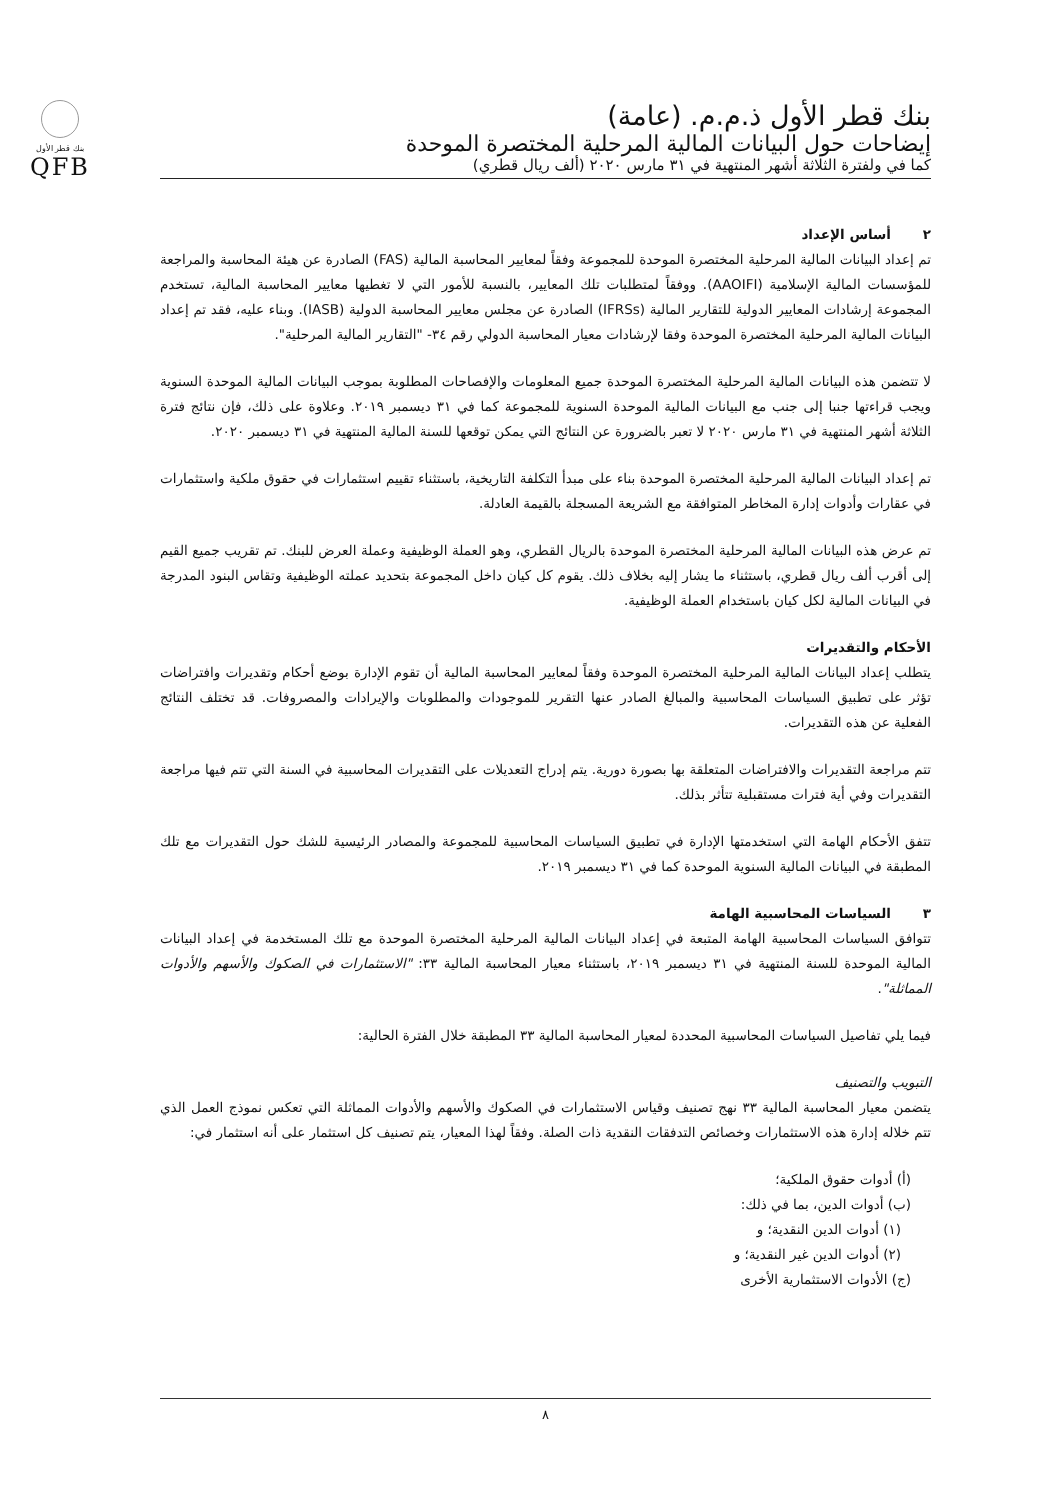بنك قطر الأول
QFB
بنك قطر الأول ذ.م.م. (عامة)
إيضاحات حول البيانات المالية المرحلية المختصرة الموحدة
كما في ولفترة الثلاثة أشهر المنتهية في ٣١ مارس ٢٠٢٠ (ألف ريال قطري)
٢ أساس الإعداد
تم إعداد البيانات المالية المرحلية المختصرة الموحدة للمجموعة وفقاً لمعايير المحاسبة المالية (FAS) الصادرة عن هيئة المحاسبة والمراجعة للمؤسسات المالية الإسلامية (AAOIFI). ووفقاً لمتطلبات تلك المعايير، بالنسبة للأمور التي لا تغطيها معايير المحاسبة المالية، تستخدم المجموعة إرشادات المعايير الدولية للتقارير المالية (IFRSs) الصادرة عن مجلس معايير المحاسبة الدولية (IASB). وبناء عليه، فقد تم إعداد البيانات المالية المرحلية المختصرة الموحدة وفقا لإرشادات معيار المحاسبة الدولي رقم ٣٤- "التقارير المالية المرحلية".
لا تتضمن هذه البيانات المالية المرحلية المختصرة الموحدة جميع المعلومات والإفصاحات المطلوبة بموجب البيانات المالية الموحدة السنوية ويجب قراءتها جنبا إلى جنب مع البيانات المالية الموحدة السنوية للمجموعة كما في ٣١ ديسمبر ٢٠١٩. وعلاوة على ذلك، فإن نتائج فترة الثلاثة أشهر المنتهية في ٣١ مارس ٢٠٢٠ لا تعبر بالضرورة عن النتائج التي يمكن توقعها للسنة المالية المنتهية في ٣١ ديسمبر ٢٠٢٠.
تم إعداد البيانات المالية المرحلية المختصرة الموحدة بناء على مبدأ التكلفة التاريخية، باستثناء تقييم استثمارات في حقوق ملكية واستثمارات في عقارات وأدوات إدارة المخاطر المتوافقة مع الشريعة المسجلة بالقيمة العادلة.
تم عرض هذه البيانات المالية المرحلية المختصرة الموحدة بالريال القطري، وهو العملة الوظيفية وعملة العرض للبنك. تم تقريب جميع القيم إلى أقرب ألف ريال قطري، باستثناء ما يشار إليه بخلاف ذلك. يقوم كل كيان داخل المجموعة بتحديد عملته الوظيفية وتقاس البنود المدرجة في البيانات المالية لكل كيان باستخدام العملة الوظيفية.
الأحكام والتقديرات
يتطلب إعداد البيانات المالية المرحلية المختصرة الموحدة وفقاً لمعايير المحاسبة المالية أن تقوم الإدارة بوضع أحكام وتقديرات وافتراضات تؤثر على تطبيق السياسات المحاسبية والمبالغ الصادر عنها التقرير للموجودات والمطلوبات والإيرادات والمصروفات. قد تختلف النتائج الفعلية عن هذه التقديرات.
تتم مراجعة التقديرات والافتراضات المتعلقة بها بصورة دورية. يتم إدراج التعديلات على التقديرات المحاسبية في السنة التي تتم فيها مراجعة التقديرات وفي أية فترات مستقبلية تتأثر بذلك.
تتفق الأحكام الهامة التي استخدمتها الإدارة في تطبيق السياسات المحاسبية للمجموعة والمصادر الرئيسية للشك حول التقديرات مع تلك المطبقة في البيانات المالية السنوية الموحدة كما في ٣١ ديسمبر ٢٠١٩.
٣ السياسات المحاسبية الهامة
تتوافق السياسات المحاسبية الهامة المتبعة في إعداد البيانات المالية المرحلية المختصرة الموحدة مع تلك المستخدمة في إعداد البيانات المالية الموحدة للسنة المنتهية في ٣١ ديسمبر ٢٠١٩، باستثناء معيار المحاسبة المالية ٣٣: "الاستثمارات في الصكوك والأسهم والأدوات المماثلة".
فيما يلي تفاصيل السياسات المحاسبية المحددة لمعيار المحاسبة المالية ٣٣ المطبقة خلال الفترة الحالية:
التبويب والتصنيف
يتضمن معيار المحاسبة المالية ٣٣ نهج تصنيف وقياس الاستثمارات في الصكوك والأسهم والأدوات المماثلة التي تعكس نموذج العمل الذي تتم خلاله إدارة هذه الاستثمارات وخصائص التدفقات النقدية ذات الصلة. وفقاً لهذا المعيار، يتم تصنيف كل استثمار على أنه استثمار في:
(أ) أدوات حقوق الملكية؛
(ب) أدوات الدين، بما في ذلك:
(١) أدوات الدين النقدية؛ و
(٢) أدوات الدين غير النقدية؛ و
(ج) الأدوات الاستثمارية الأخرى
٨